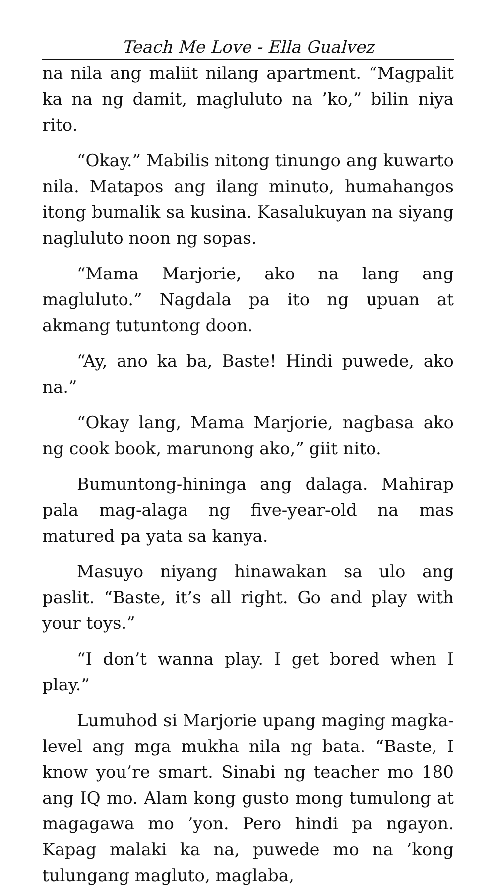Teach Me Love - Ella Gualvez
na nila ang maliit nilang apartment. “Magpalit ka na ng damit, magluluto na ’ko,” bilin niya rito.
“Okay.” Mabilis nitong tinungo ang kuwarto nila. Matapos ang ilang minuto, humahangos itong bumalik sa kusina. Kasalukuyan na siyang nagluluto noon ng sopas.
“Mama Marjorie, ako na lang ang magluluto.” Nagdala pa ito ng upuan at akmang tutuntong doon.
“Ay, ano ka ba, Baste! Hindi puwede, ako na.”
“Okay lang, Mama Marjorie, nagbasa ako ng cook book, marunong ako,” giit nito.
Bumuntong-hininga ang dalaga. Mahirap pala mag-alaga ng five-year-old na mas matured pa yata sa kanya.
Masuyo niyang hinawakan sa ulo ang paslit. “Baste, it’s all right. Go and play with your toys.”
“I don’t wanna play. I get bored when I play.”
Lumuhod si Marjorie upang maging magka-level ang mga mukha nila ng bata. “Baste, I know you’re smart. Sinabi ng teacher mo 180 ang IQ mo. Alam kong gusto mong tumulong at magagawa mo ’yon. Pero hindi pa ngayon. Kapag malaki ka na, puwede mo na ’kong tulungang magluto, maglaba,